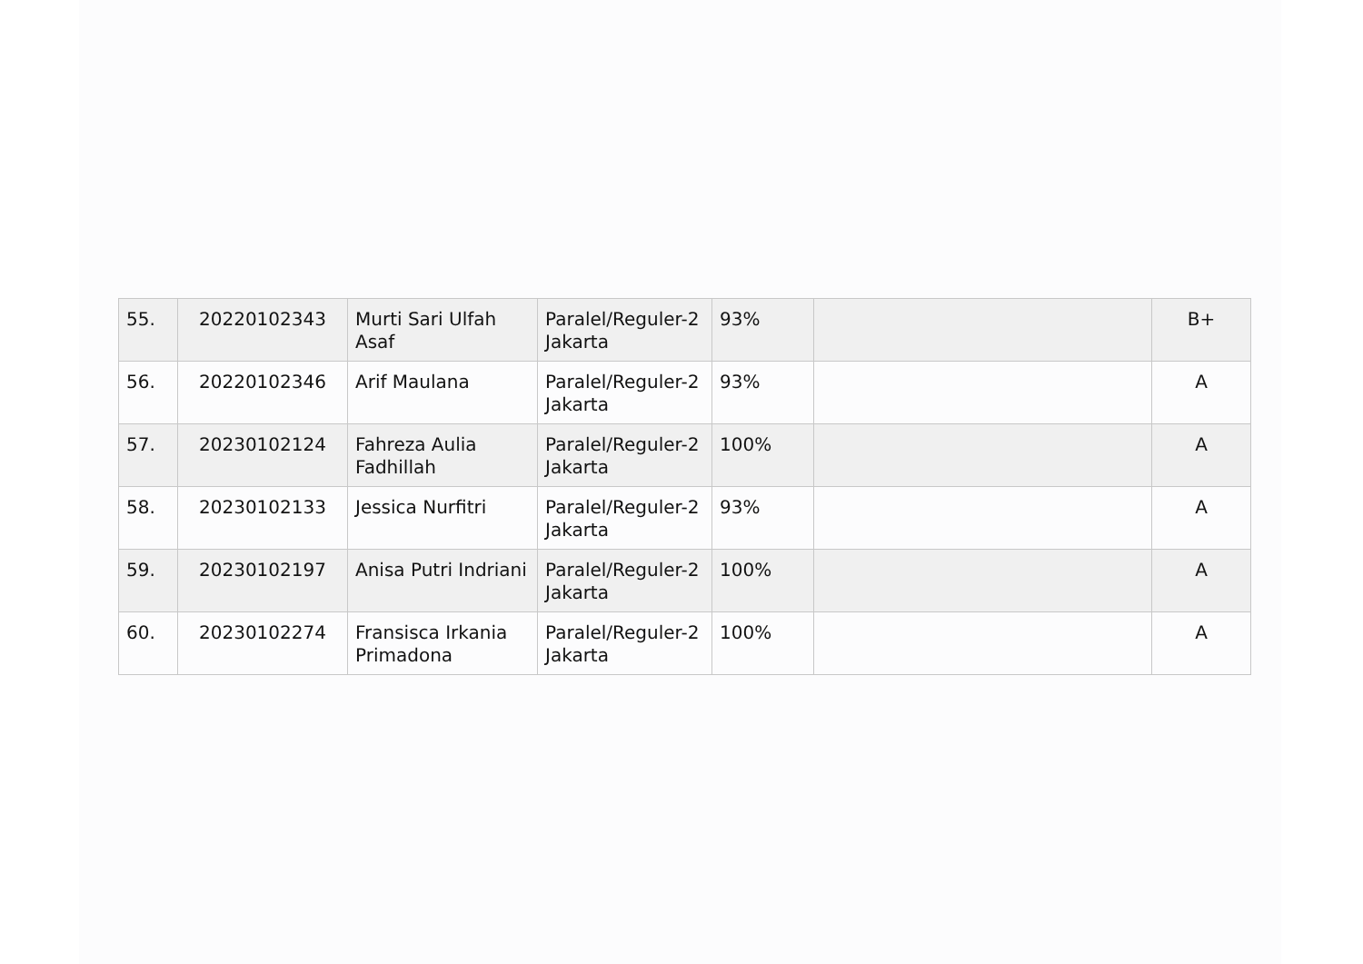| 55. | 20220102343 | Murti Sari Ulfah Asaf | Paralel/Reguler-2 Jakarta | 93% | | B+ |
| 56. | 20220102346 | Arif Maulana | Paralel/Reguler-2 Jakarta | 93% | | A |
| 57. | 20230102124 | Fahreza Aulia Fadhillah | Paralel/Reguler-2 Jakarta | 100% | | A |
| 58. | 20230102133 | Jessica Nurfitri | Paralel/Reguler-2 Jakarta | 93% | | A |
| 59. | 20230102197 | Anisa Putri Indriani | Paralel/Reguler-2 Jakarta | 100% | | A |
| 60. | 20230102274 | Fransisca Irkania Primadona | Paralel/Reguler-2 Jakarta | 100% | | A |